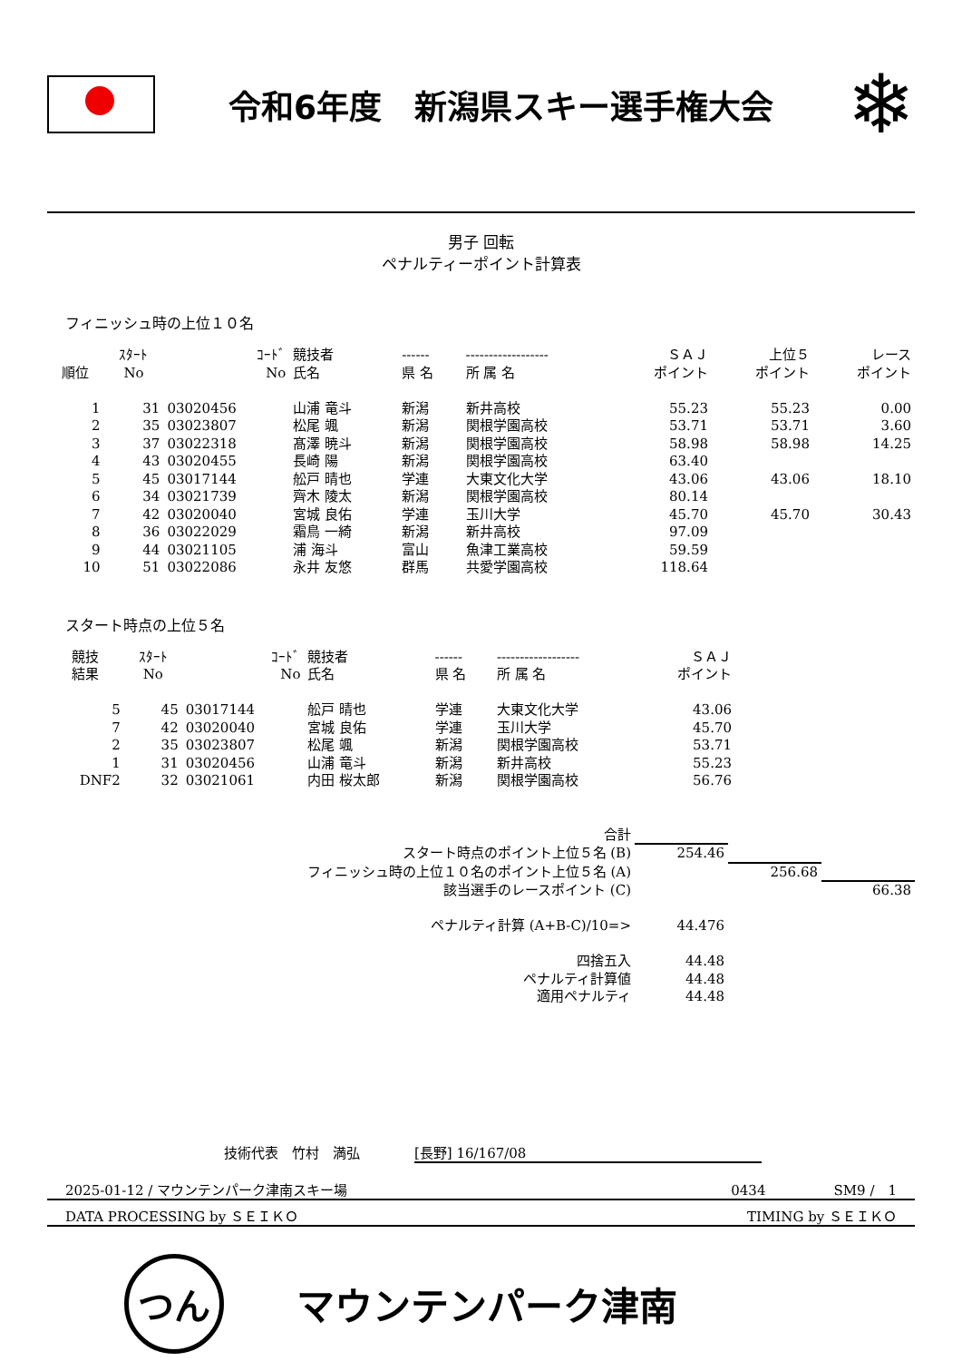令和6年度　新潟県スキー選手権大会
❄
男子 回転
ペナルティーポイント計算表
フィニッシュ時の上位１０名
| 順位 | ｽﾀｰﾄ No | ｺｰﾄﾞ No | 競技者 氏名 | ------ 県 名 | ------------------ 所 属 名 | ＳＡＪ ポイント | 上位５ ポイント | レース ポイント |
| --- | --- | --- | --- | --- | --- | --- | --- | --- |
| 1 | 31 | 03020456 | 山浦 竜斗 | 新潟 | 新井高校 | 55.23 | 55.23 | 0.00 |
| 2 | 35 | 03023807 | 松尾 颯 | 新潟 | 関根学園高校 | 53.71 | 53.71 | 3.60 |
| 3 | 37 | 03022318 | 髙澤 暁斗 | 新潟 | 関根学園高校 | 58.98 | 58.98 | 14.25 |
| 4 | 43 | 03020455 | 長崎 陽 | 新潟 | 関根学園高校 | 63.40 | | |
| 5 | 45 | 03017144 | 舩戸 晴也 | 学連 | 大東文化大学 | 43.06 | 43.06 | 18.10 |
| 6 | 34 | 03021739 | 齊木 陵太 | 新潟 | 関根学園高校 | 80.14 | | |
| 7 | 42 | 03020040 | 宮城 良佑 | 学連 | 玉川大学 | 45.70 | 45.70 | 30.43 |
| 8 | 36 | 03022029 | 霜鳥 一綺 | 新潟 | 新井高校 | 97.09 | | |
| 9 | 44 | 03021105 | 浦 海斗 | 富山 | 魚津工業高校 | 59.59 | | |
| 10 | 51 | 03022086 | 永井 友悠 | 群馬 | 共愛学園高校 | 118.64 | | |
スタート時点の上位５名
| 競技 結果 | ｽﾀｰﾄ No | ｺｰﾄﾞ No | 競技者 氏名 | ------ 県 名 | ------------------ 所 属 名 | ＳＡＪ ポイント | |
| --- | --- | --- | --- | --- | --- | --- | --- |
| 5 | 45 | 03017144 | 舩戸 晴也 | 学連 | 大東文化大学 | 43.06 | |
| 7 | 42 | 03020040 | 宮城 良佑 | 学連 | 玉川大学 | 45.70 | |
| 2 | 35 | 03023807 | 松尾 颯 | 新潟 | 関根学園高校 | 53.71 | |
| 1 | 31 | 03020456 | 山浦 竜斗 | 新潟 | 新井高校 | 55.23 | |
| DNF2 | 32 | 03021061 | 内田 桜太郎 | 新潟 | 関根学園高校 | 56.76 | |
| 合計 | | | |
| スタート時点のポイント上位５名 (B) | 254.46 | | |
| フィニッシュ時の上位１０名のポイント上位５名 (A) | | 256.68 | |
| 該当選手のレースポイント (C) | | | 66.38 |
| ペナルティ計算 (A+B-C)/10=> | 44.476 | | |
| 四捨五入 | 44.48 | | |
| ペナルティ計算値 | 44.48 | | |
| 適用ペナルティ | 44.48 | | |
技術代表　竹村　満弘　　　　[長野] 16/167/08
2025-01-12 / マウンテンパーク津南スキー場 0434　　　　　SM9 /　1
DATA PROCESSING by ＳＥＩＫＯ TIMING by ＳＥＩＫＯ
つん
マウンテンパーク津南